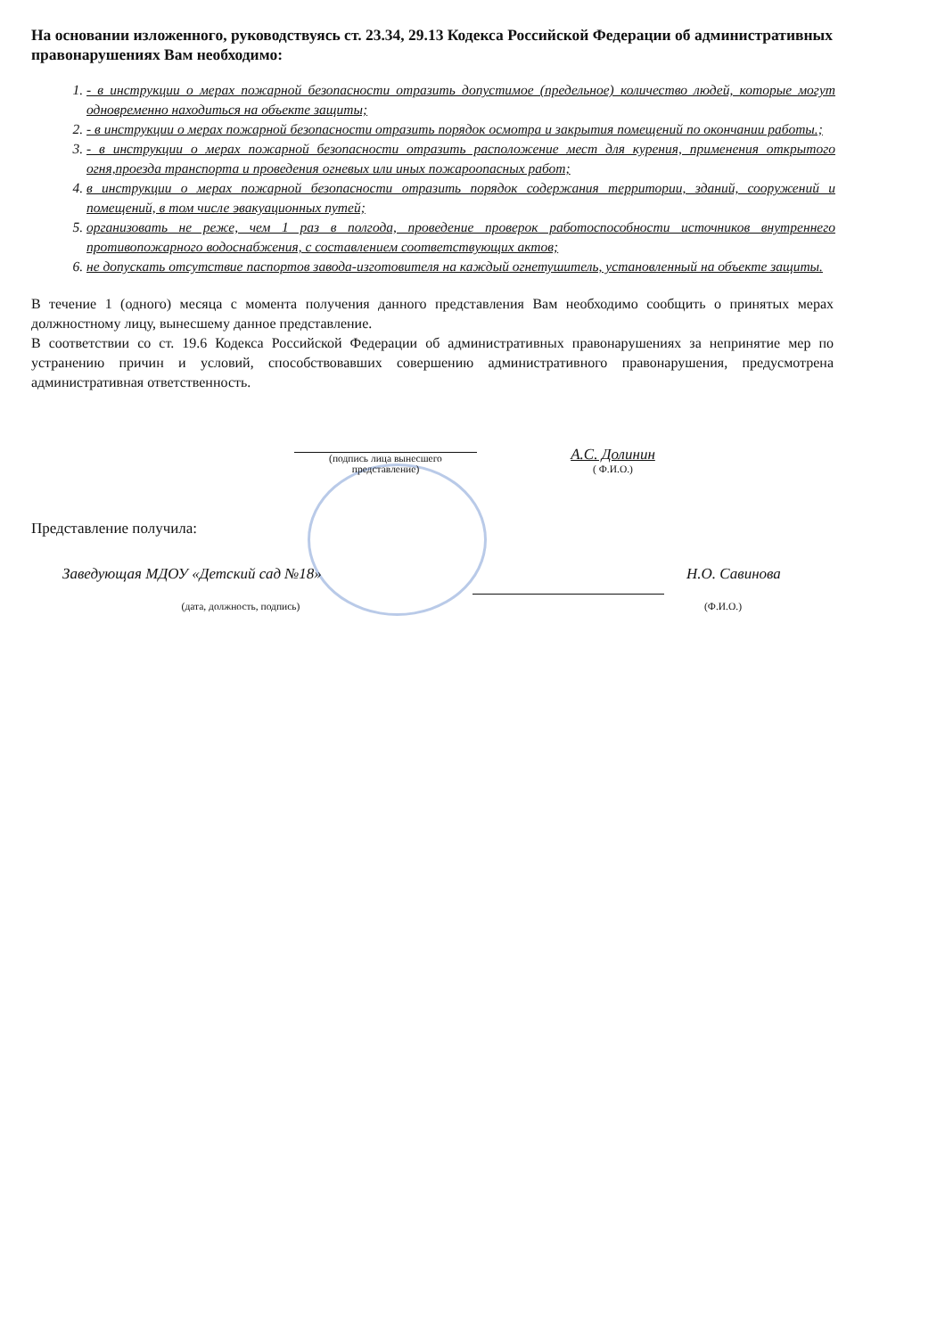На основании изложенного, руководствуясь ст. 23.34, 29.13 Кодекса Российской Федерации об административных правонарушениях Вам необходимо:
1. - в инструкции о мерах пожарной безопасности отразить допустимое (предельное) количество людей, которые могут одновременно находиться на объекте защиты;
2. - в инструкции о мерах пожарной безопасности отразить порядок осмотра и закрытия помещений по окончании работы.;
3. - в инструкции о мерах пожарной безопасности отразить расположение мест для курения, применения открытого огня,проезда транспорта и проведения огневых или иных пожароопасных работ;
4. в инструкции о мерах пожарной безопасности отразить порядок содержания территории, зданий, сооружений и помещений, в том числе эвакуационных путей;
5. организовать не реже, чем 1 раз в полгода, проведение проверок работоспособности источников внутреннего противопожарного водоснабжения, с составлением соответствующих актов;
6. не допускать отсутствие паспортов завода-изготовителя на каждый огнетушитель, установленный на объекте защиты.
В течение 1 (одного) месяца с момента получения данного представления Вам необходимо сообщить о принятых мерах должностному лицу, вынесшему данное представление.
В соответствии со ст. 19.6 Кодекса Российской Федерации об административных правонарушениях за непринятие мер по устранению причин и условий, способствовавших совершению административного правонарушения, предусмотрена административная ответственность.
(подпись лица вынесшего
представление)
А.С. Долинин
( Ф.И.О.)
Представление получила:
Заведующая МДОУ «Детский сад №18» Н.О. Савинова
(дата, должность, подпись) (Ф.И.О.)